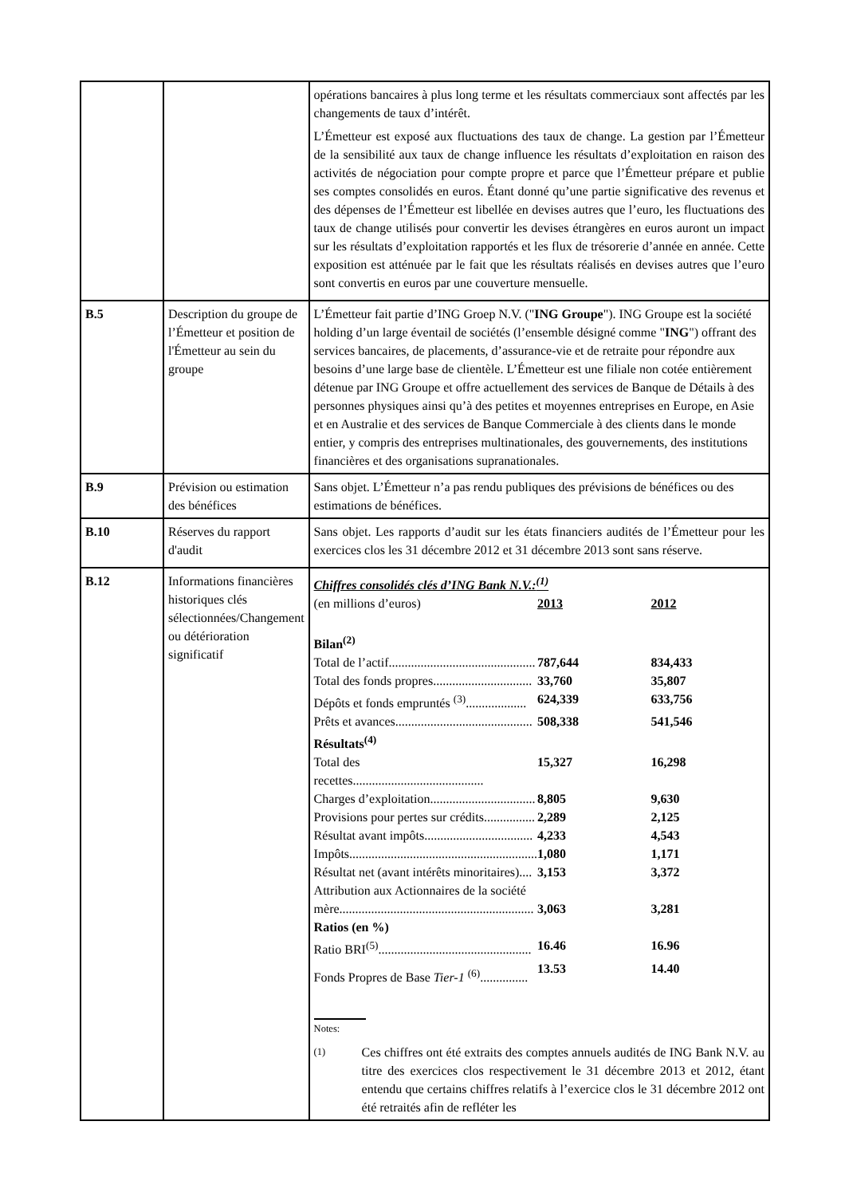| | | opérations bancaires à plus long terme et les résultats commerciaux sont affectés par les changements de taux d’intérêt. L’Émetteur est exposé aux fluctuations des taux de change. La gestion par l’Émetteur de la sensibilité aux taux de change influence les résultats d’exploitation en raison des activités de négociation pour compte propre et parce que l’Émetteur prépare et publie ses comptes consolidés en euros. Étant donné qu’une partie significative des revenus et des dépenses de l’Émetteur est libellée en devises autres que l’euro, les fluctuations des taux de change utilisés pour convertir les devises étrangères en euros auront un impact sur les résultats d’exploitation rapportés et les flux de trésorerie d’année en année. Cette exposition est atténuée par le fait que les résultats réalisés en devises autres que l’euro sont convertis en euros par une couverture mensuelle. |
| B.5 | Description du groupe de l’Émetteur et position de l'Émetteur au sein du groupe | L’Émetteur fait partie d’ING Groep N.V. (" ING Groupe "). ING Groupe est la société holding d’un large éventail de sociétés (l’ensemble désigné comme " ING ") offrant des services bancaires, de placements, d’assurance-vie et de retraite pour répondre aux besoins d’une large base de clientèle. L’Émetteur est une filiale non cotée entièrement détenue par ING Groupe et offre actuellement des services de Banque de Détails à des personnes physiques ainsi qu’à des petites et moyennes entreprises en Europe, en Asie et en Australie et des services de Banque Commerciale à des clients dans le monde entier, y compris des entreprises multinationales, des gouvernements, des institutions financières et des organisations supranationales. |
| B.9 | Prévision ou estimation des bénéfices | Sans objet. L’Émetteur n’a pas rendu publiques des prévisions de bénéfices ou des estimations de bénéfices. |
| B.10 | Réserves du rapport d'audit | Sans objet. Les rapports d’audit sur les états financiers audités de l’Émetteur pour les exercices clos les 31 décembre 2012 et 31 décembre 2013 sont sans réserve. |
| B.12 | Informations financières historiques clés sélectionnées/Changement ou détérioration significatif | Chiffres consolidés clés d’ING Bank N.V.:<sup>(1)</sup> / (en millions d’euros) / 2013 / 2012 / / Bilan<sup>(2)</sup> / / / / Total de l’actif.............................................. / 787,644 / 834,433 / / Total des fonds propres............................... / 33,760 / 35,807 / / Dépôts et fonds empruntés <sup>(3)</sup>................... / 624,339 / 633,756 / / Prêts et avances........................................... / 508,338 / 541,546 / / Résultats<sup>(4)</sup> / / / / Total des recettes......................................... / 15,327 / 16,298 / / Charges d’exploitation................................. / 8,805 / 9,630 / / Provisions pour pertes sur crédits................ / 2,289 / 2,125 / / Résultat avant impôts.................................. / 4,233 / 4,543 / / Impôts........................................................... / 1,080 / 1,171 / / Résultat net (avant intérêts minoritaires).... / 3,153 / 3,372 / / Attribution aux Actionnaires de la société mère............................................................. / 3,063 / 3,281 / / Ratios (en %) / / / / Ratio BRI<sup>(5)</sup>................................................ / 16.46 / 16.96 / / Fonds Propres de Base Tier-1 <sup>(6)</sup>............... / 13.53 / 14.40 / Notes: (1) Ces chiffres ont été extraits des comptes annuels audités de ING Bank N.V. au titre des exercices clos respectivement le 31 décembre 2013 et 2012, étant entendu que certains chiffres relatifs à l’exercice clos le 31 décembre 2012 ont été retraités afin de refléter les |